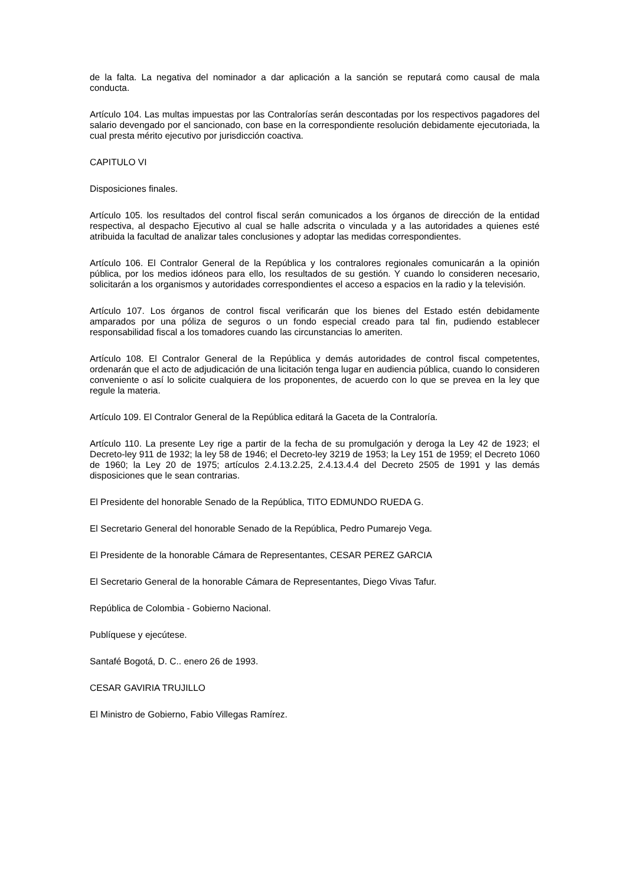de la falta. La negativa del nominador a dar aplicación a la sanción se reputará como causal de mala conducta.
Artículo 104. Las multas impuestas por las Contralorías serán descontadas por los respectivos pagadores del salario devengado por el sancionado, con base en la correspondiente resolución debidamente ejecutoriada, la cual presta mérito ejecutivo por jurisdicción coactiva.
CAPITULO VI
Disposiciones finales.
Artículo 105. los resultados del control fiscal serán comunicados a los órganos de dirección de la entidad respectiva, al despacho Ejecutivo al cual se halle adscrita o vinculada y a las autoridades a quienes esté atribuida la facultad de analizar tales conclusiones y adoptar las medidas correspondientes.
Artículo 106. El Contralor General de la República y los contralores regionales comunicarán a la opinión pública, por los medios idóneos para ello, los resultados de su gestión. Y cuando lo consideren necesario, solicitarán a los organismos y autoridades correspondientes el acceso a espacios en la radio y la televisión.
Artículo 107. Los órganos de control fiscal verificarán que los bienes del Estado estén debidamente amparados por una póliza de seguros o un fondo especial creado para tal fin, pudiendo establecer responsabilidad fiscal a los tomadores cuando las circunstancias lo ameriten.
Artículo 108. El Contralor General de la República y demás autoridades de control fiscal competentes, ordenarán que el acto de adjudicación de una licitación tenga lugar en audiencia pública, cuando lo consideren conveniente o así lo solicite cualquiera de los proponentes, de acuerdo con lo que se prevea en la ley que regule la materia.
Artículo 109. El Contralor General de la República editará la Gaceta de la Contraloría.
Artículo 110. La presente Ley rige a partir de la fecha de su promulgación y deroga la Ley 42 de 1923; el Decreto-ley 911 de 1932; la ley 58 de 1946; el Decreto-ley 3219 de 1953; la Ley 151 de 1959; el Decreto 1060 de 1960; la Ley 20 de 1975; artículos 2.4.13.2.25, 2.4.13.4.4 del Decreto 2505 de 1991 y las demás disposiciones que le sean contrarias.
El Presidente del honorable Senado de la República, TITO EDMUNDO RUEDA G.
El Secretario General del honorable Senado de la República, Pedro Pumarejo Vega.
El Presidente de la honorable Cámara de Representantes, CESAR PEREZ GARCIA
El Secretario General de la honorable Cámara de Representantes, Diego Vivas Tafur.
República de Colombia - Gobierno Nacional.
Publíquese y ejecútese.
Santafé Bogotá, D. C.. enero 26 de 1993.
CESAR GAVIRIA TRUJILLO
El Ministro de Gobierno, Fabio Villegas Ramírez.